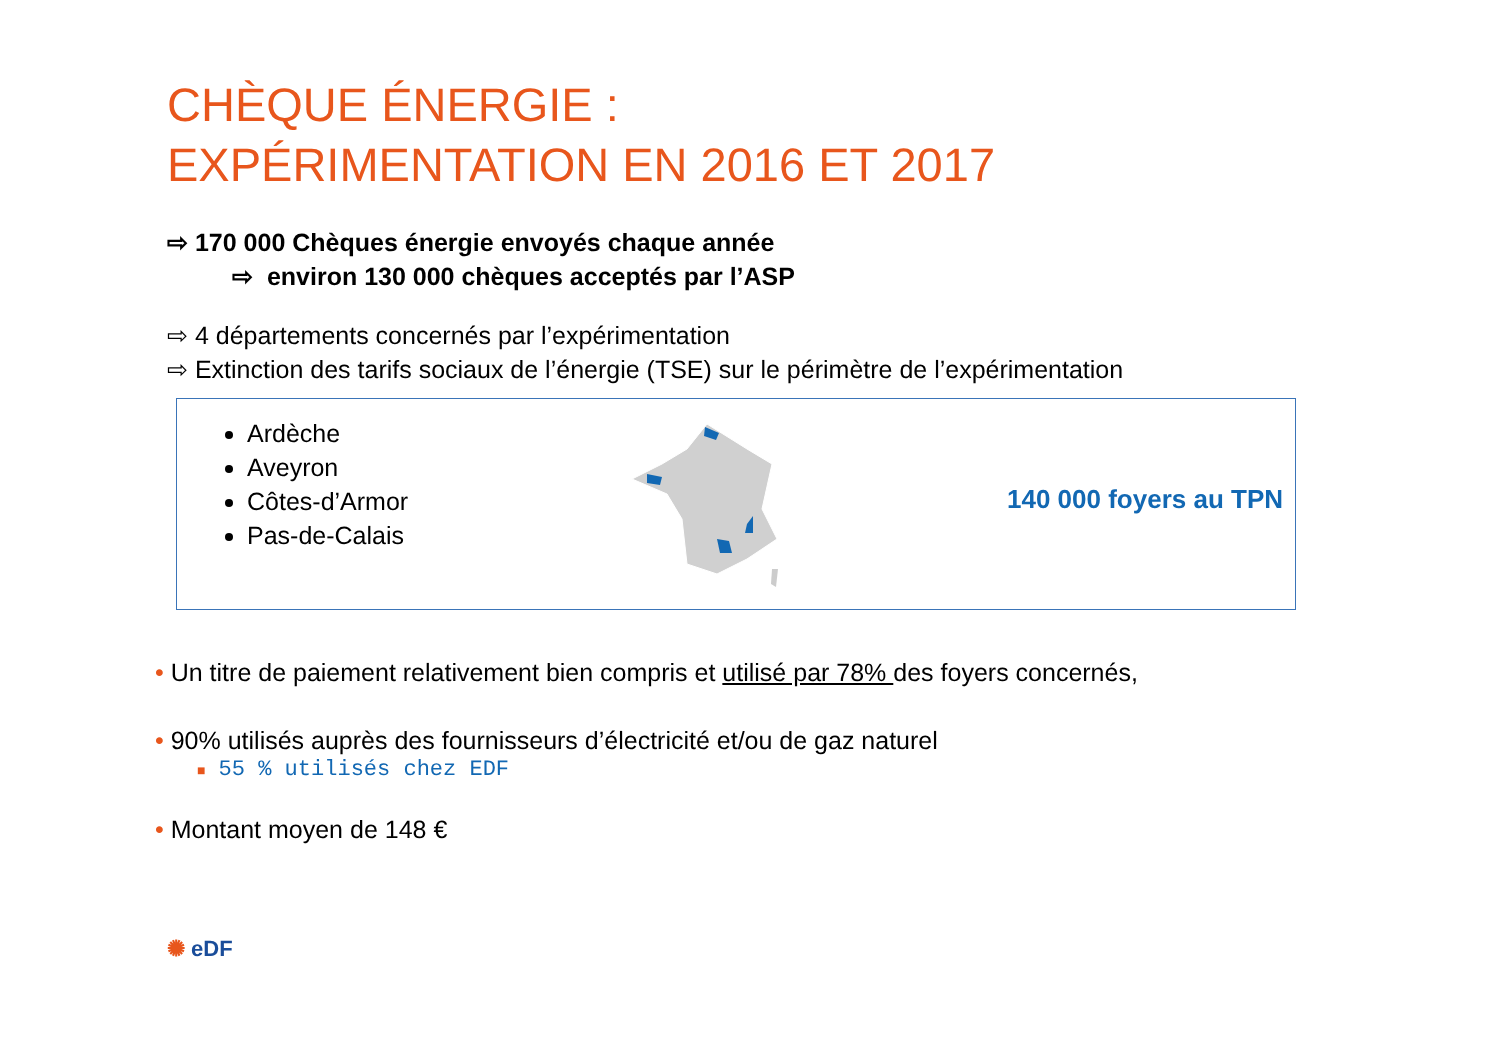CHÈQUE ÉNERGIE :
EXPÉRIMENTATION EN 2016 ET 2017
⇨ 170 000 Chèques énergie envoyés chaque année
⇨ environ 130 000 chèques acceptés par l’ASP
⇨ 4 départements concernés par l’expérimentation
⇨ Extinction des tarifs sociaux de l’énergie (TSE) sur le périmètre de l’expérimentation
Ardèche
Aveyron
Côtes-d’Armor
Pas-de-Calais
140 000 foyers au TPN
• Un titre de paiement relativement bien compris et utilisé par 78% des foyers concernés,
• 90% utilisés auprès des fournisseurs d’électricité et/ou de gaz naturel
■ 55 % utilisés chez EDF
• Montant moyen de 148 €
✺ eDF